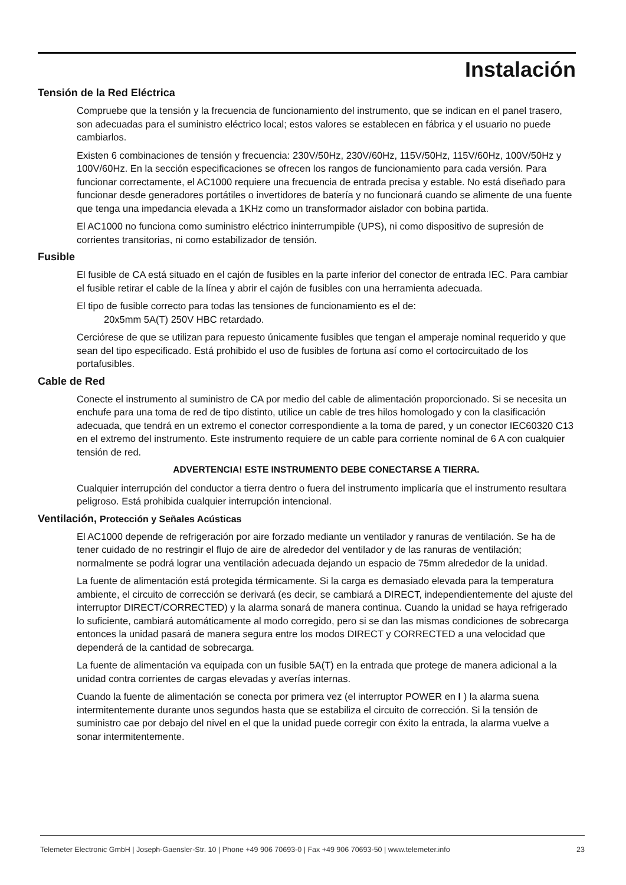Instalación
Tensión de la Red Eléctrica
Compruebe que la tensión y la frecuencia de funcionamiento del instrumento, que se indican en el panel trasero, son adecuadas para el suministro eléctrico local; estos valores se establecen en fábrica y el usuario no puede cambiarlos.
Existen 6 combinaciones de tensión y frecuencia: 230V/50Hz, 230V/60Hz, 115V/50Hz, 115V/60Hz, 100V/50Hz y 100V/60Hz. En la sección especificaciones se ofrecen los rangos de funcionamiento para cada versión. Para funcionar correctamente, el AC1000 requiere una frecuencia de entrada precisa y estable. No está diseñado para funcionar desde generadores portátiles o invertidores de batería y no funcionará cuando se alimente de una fuente que tenga una impedancia elevada a 1KHz como un transformador aislador con bobina partida.
El AC1000 no funciona como suministro eléctrico ininterrumpible (UPS), ni como dispositivo de supresión de corrientes transitorias, ni como estabilizador de tensión.
Fusible
El fusible de CA está situado en el cajón de fusibles en la parte inferior del conector de entrada IEC. Para cambiar el fusible retirar el cable de la línea y abrir el cajón de fusibles con una herramienta adecuada.
El tipo de fusible correcto para todas las tensiones de funcionamiento es el de:
20x5mm 5A(T) 250V HBC retardado.
Cerciórese de que se utilizan para repuesto únicamente fusibles que tengan el amperaje nominal requerido y que sean del tipo especificado. Está prohibido el uso de fusibles de fortuna así como el cortocircuitado de los portafusibles.
Cable de Red
Conecte el instrumento al suministro de CA por medio del cable de alimentación proporcionado. Si se necesita un enchufe para una toma de red de tipo distinto, utilice un cable de tres hilos homologado y con la clasificación adecuada, que tendrá en un extremo el conector correspondiente a la toma de pared, y un conector IEC60320 C13 en el extremo del instrumento. Este instrumento requiere de un cable para corriente nominal de 6 A con cualquier tensión de red.
ADVERTENCIA! ESTE INSTRUMENTO DEBE CONECTARSE A TIERRA.
Cualquier interrupción del conductor a tierra dentro o fuera del instrumento implicaría que el instrumento resultara peligroso. Está prohibida cualquier interrupción intencional.
Ventilación, Protección y Señales Acústicas
El AC1000 depende de refrigeración por aire forzado mediante un ventilador y ranuras de ventilación. Se ha de tener cuidado de no restringir el flujo de aire de alrededor del ventilador y de las ranuras de ventilación; normalmente se podrá lograr una ventilación adecuada dejando un espacio de 75mm alrededor de la unidad.
La fuente de alimentación está protegida térmicamente. Si la carga es demasiado elevada para la temperatura ambiente, el circuito de corrección se derivará (es decir, se cambiará a DIRECT, independientemente del ajuste del interruptor DIRECT/CORRECTED) y la alarma sonará de manera continua. Cuando la unidad se haya refrigerado lo suficiente, cambiará automáticamente al modo corregido, pero si se dan las mismas condiciones de sobrecarga entonces la unidad pasará de manera segura entre los modos DIRECT y CORRECTED a una velocidad que dependerá de la cantidad de sobrecarga.
La fuente de alimentación va equipada con un fusible 5A(T) en la entrada que protege de manera adicional a la unidad contra corrientes de cargas elevadas y averías internas.
Cuando la fuente de alimentación se conecta por primera vez (el interruptor POWER en I ) la alarma suena intermitentemente durante unos segundos hasta que se estabiliza el circuito de corrección. Si la tensión de suministro cae por debajo del nivel en el que la unidad puede corregir con éxito la entrada, la alarma vuelve a sonar intermitentemente.
Telemeter Electronic GmbH | Joseph-Gaensler-Str. 10 | Phone +49 906 70693-0 | Fax +49 906 70693-50 | www.telemeter.info 23